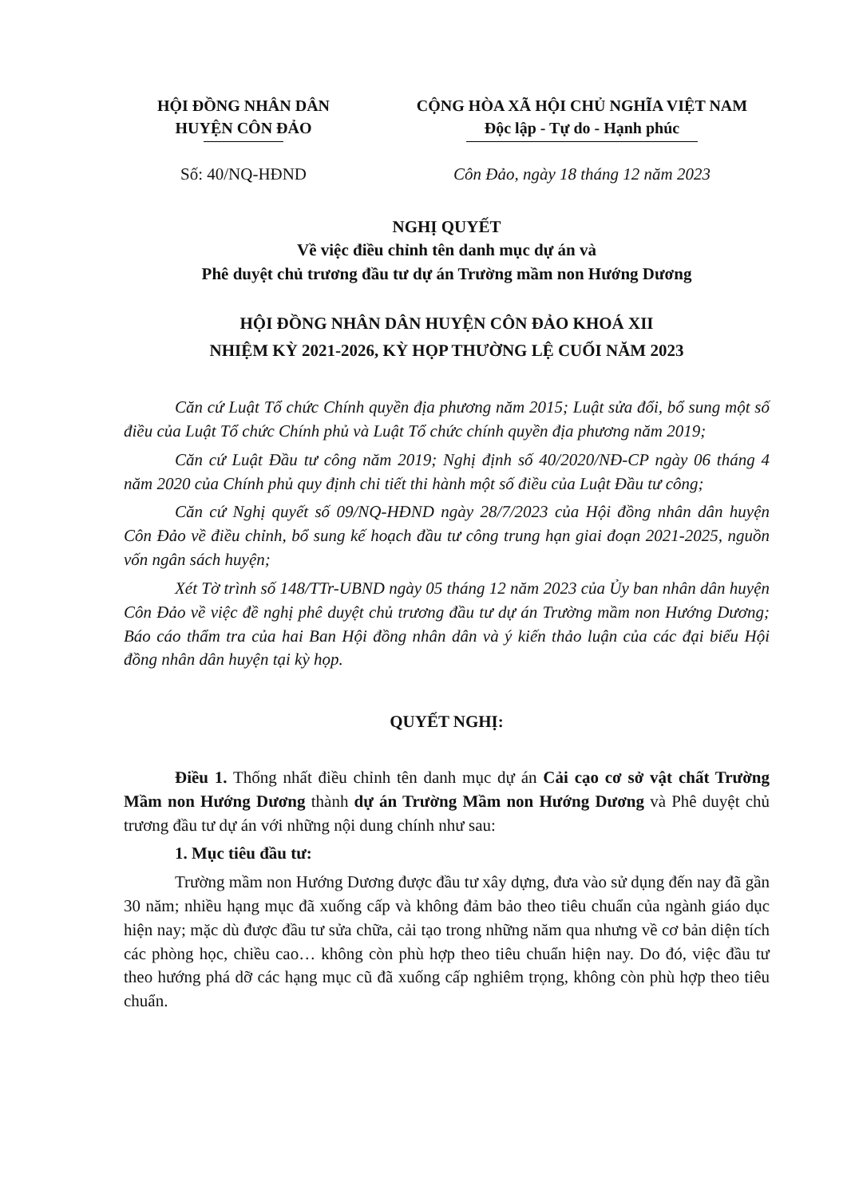HỘI ĐỒNG NHÂN DÂN
HUYỆN CÔN ĐẢO
CỘNG HÒA XÃ HỘI CHỦ NGHĨA VIỆT NAM
Độc lập - Tự do - Hạnh phúc
Số: 40/NQ-HĐND Côn Đảo, ngày 18 tháng 12 năm 2023
NGHỊ QUYẾT
Về việc điều chỉnh tên danh mục dự án và
Phê duyệt chủ trương đầu tư dự án Trường mầm non Hướng Dương
HỘI ĐỒNG NHÂN DÂN HUYỆN CÔN ĐẢO KHOÁ XII
NHIỆM KỲ 2021-2026, KỲ HỌP THƯỜNG LỆ CUỐI NĂM 2023
Căn cứ Luật Tổ chức Chính quyền địa phương năm 2015; Luật sửa đổi, bổ sung một số điều của Luật Tổ chức Chính phủ và Luật Tổ chức chính quyền địa phương năm 2019;
Căn cứ Luật Đầu tư công năm 2019; Nghị định số 40/2020/NĐ-CP ngày 06 tháng 4 năm 2020 của Chính phủ quy định chi tiết thi hành một số điều của Luật Đầu tư công;
Căn cứ Nghị quyết số 09/NQ-HĐND ngày 28/7/2023 của Hội đồng nhân dân huyện Côn Đảo về điều chỉnh, bổ sung kế hoạch đầu tư công trung hạn giai đoạn 2021-2025, nguồn vốn ngân sách huyện;
Xét Tờ trình số 148/TTr-UBND ngày 05 tháng 12 năm 2023 của Ủy ban nhân dân huyện Côn Đảo về việc đề nghị phê duyệt chủ trương đầu tư dự án Trường mầm non Hướng Dương; Báo cáo thẩm tra của hai Ban Hội đồng nhân dân và ý kiến thảo luận của các đại biểu Hội đồng nhân dân huyện tại kỳ họp.
QUYẾT NGHỊ:
Điều 1. Thống nhất điều chỉnh tên danh mục dự án Cải cạo cơ sở vật chất Trường Mầm non Hướng Dương thành dự án Trường Mầm non Hướng Dương và Phê duyệt chủ trương đầu tư dự án với những nội dung chính như sau:
1. Mục tiêu đầu tư:
Trường mầm non Hướng Dương được đầu tư xây dựng, đưa vào sử dụng đến nay đã gần 30 năm; nhiều hạng mục đã xuống cấp và không đảm bảo theo tiêu chuẩn của ngành giáo dục hiện nay; mặc dù được đầu tư sửa chữa, cải tạo trong những năm qua nhưng về cơ bản diện tích các phòng học, chiều cao… không còn phù hợp theo tiêu chuẩn hiện nay. Do đó, việc đầu tư theo hướng phá dỡ các hạng mục cũ đã xuống cấp nghiêm trọng, không còn phù hợp theo tiêu chuẩn.